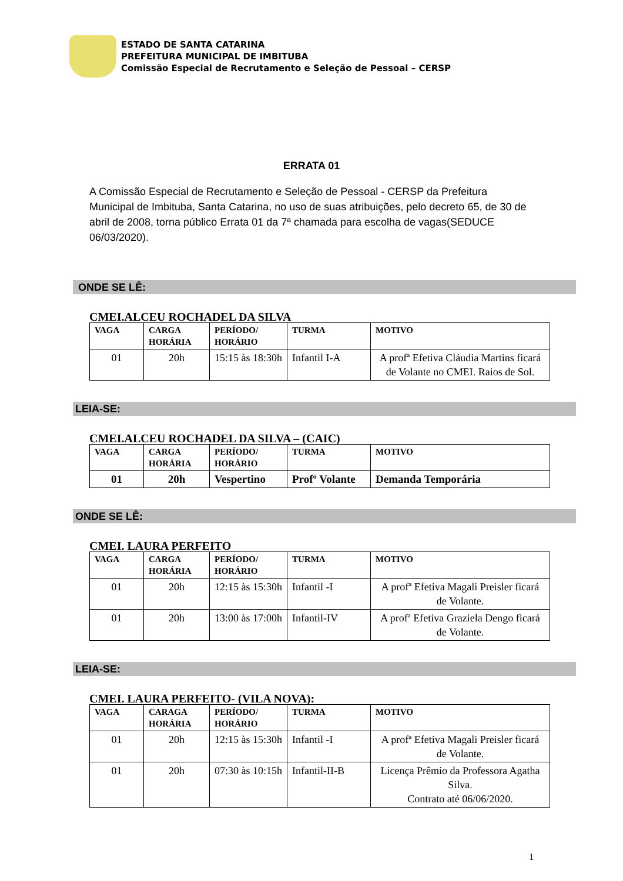ESTADO DE SANTA CATARINA
PREFEITURA MUNICIPAL DE IMBITUBA
Comissão Especial de Recrutamento e Seleção de Pessoal – CERSP
ERRATA 01
A Comissão Especial de Recrutamento e Seleção de Pessoal - CERSP da Prefeitura Municipal de Imbituba, Santa Catarina, no uso de suas atribuições, pelo decreto 65, de 30 de abril de 2008, torna público Errata 01 da 7ª chamada para escolha de vagas(SEDUCE 06/03/2020).
ONDE SE LÊ:
CMEI.ALCEU ROCHADEL DA SILVA
| VAGA | CARGA HORÁRIA | PERÍODO/ HORÁRIO | TURMA | MOTIVO |
| --- | --- | --- | --- | --- |
| 01 | 20h | 15:15 às 18:30h | Infantil I-A | A profª Efetiva Cláudia Martins ficará de Volante no CMEI. Raios de Sol. |
LEIA-SE:
CMEI.ALCEU ROCHADEL DA SILVA – (CAIC)
| VAGA | CARGA HORÁRIA | PERÍODO/ HORÁRIO | TURMA | MOTIVO |
| --- | --- | --- | --- | --- |
| 01 | 20h | Vespertino | Profº Volante | Demanda Temporária |
ONDE SE LÊ:
CMEI. LAURA PERFEITO
| VAGA | CARGA HORÁRIA | PERÍODO/ HORÁRIO | TURMA | MOTIVO |
| --- | --- | --- | --- | --- |
| 01 | 20h | 12:15 às 15:30h | Infantil -I | A profª Efetiva Magali Preisler ficará de Volante. |
| 01 | 20h | 13:00 às 17:00h | Infantil-IV | A profª Efetiva Graziela Dengo ficará de Volante. |
LEIA-SE:
CMEI. LAURA PERFEITO- (VILA NOVA):
| VAGA | CARAGA HORÁRIA | PERÍODO/ HORÁRIO | TURMA | MOTIVO |
| --- | --- | --- | --- | --- |
| 01 | 20h | 12:15 às 15:30h | Infantil -I | A profª Efetiva Magali Preisler ficará de Volante. |
| 01 | 20h | 07:30 às 10:15h | Infantil-II-B | Licença Prêmio da Professora Agatha Silva. Contrato até 06/06/2020. |
1